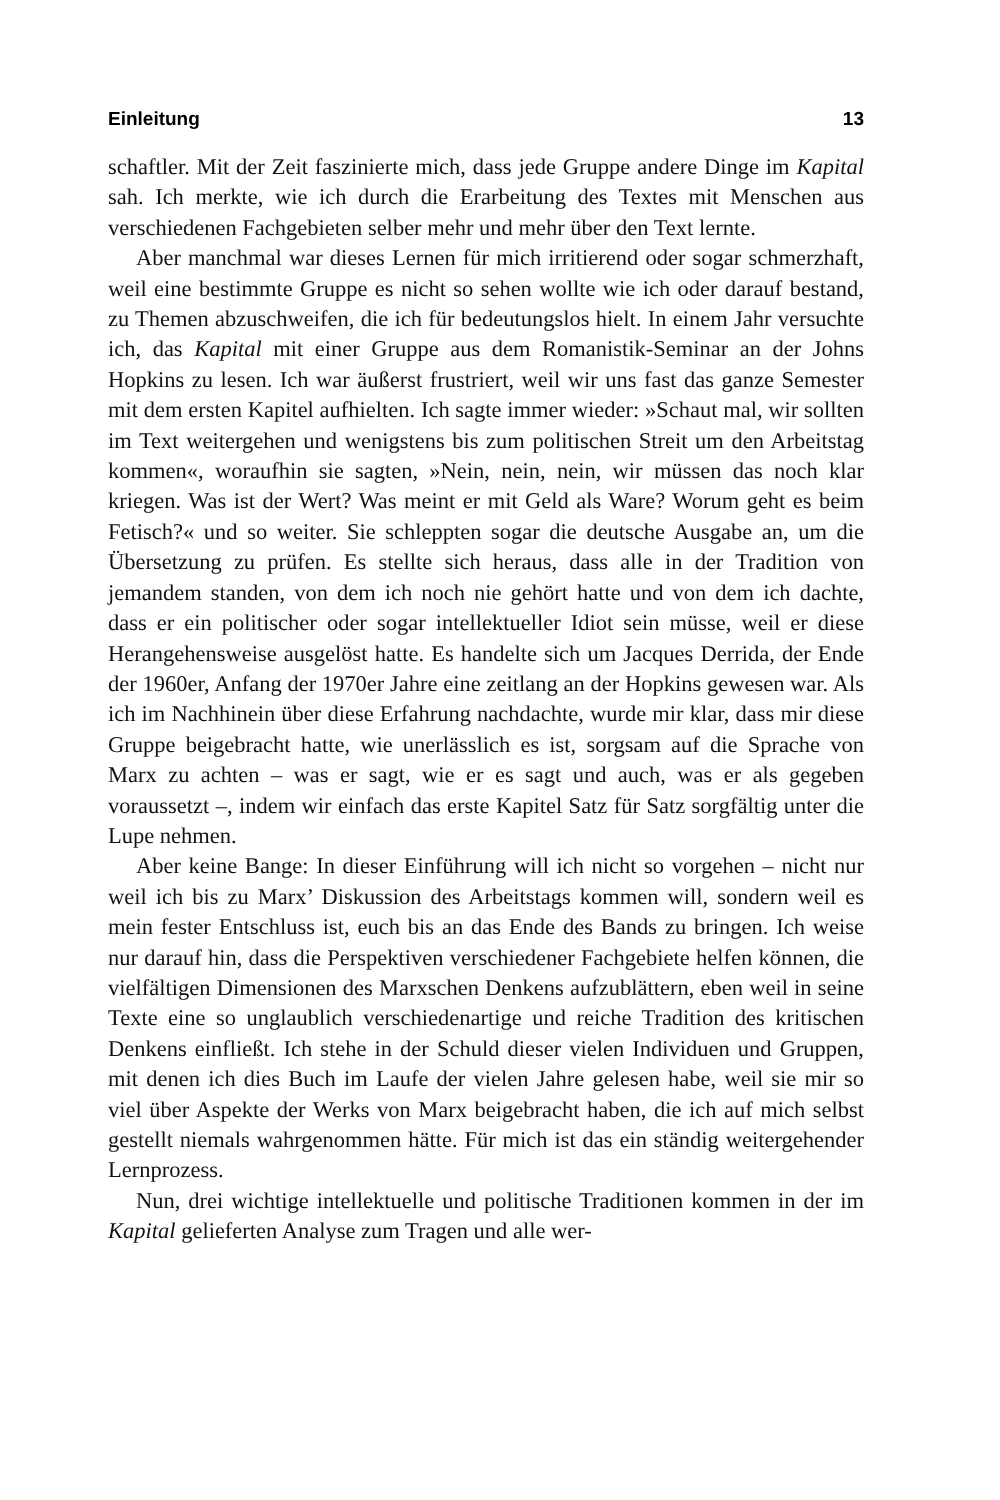Einleitung 13
schaftler. Mit der Zeit faszinierte mich, dass jede Gruppe andere Dinge im Kapital sah. Ich merkte, wie ich durch die Erarbeitung des Textes mit Menschen aus verschiedenen Fachgebieten selber mehr und mehr über den Text lernte.
Aber manchmal war dieses Lernen für mich irritierend oder sogar schmerzhaft, weil eine bestimmte Gruppe es nicht so sehen wollte wie ich oder darauf bestand, zu Themen abzuschweifen, die ich für bedeutungslos hielt. In einem Jahr versuchte ich, das Kapital mit einer Gruppe aus dem Romanistik-Seminar an der Johns Hopkins zu lesen. Ich war äußerst frustriert, weil wir uns fast das ganze Semester mit dem ersten Kapitel aufhielten. Ich sagte immer wieder: »Schaut mal, wir sollten im Text weitergehen und wenigstens bis zum politischen Streit um den Arbeitstag kommen«, woraufhin sie sagten, »Nein, nein, nein, wir müssen das noch klar kriegen. Was ist der Wert? Was meint er mit Geld als Ware? Worum geht es beim Fetisch?« und so weiter. Sie schleppten sogar die deutsche Ausgabe an, um die Übersetzung zu prüfen. Es stellte sich heraus, dass alle in der Tradition von jemandem standen, von dem ich noch nie gehört hatte und von dem ich dachte, dass er ein politischer oder sogar intellektueller Idiot sein müsse, weil er diese Herangehensweise ausgelöst hatte. Es handelte sich um Jacques Derrida, der Ende der 1960er, Anfang der 1970er Jahre eine zeitlang an der Hopkins gewesen war. Als ich im Nachhinein über diese Erfahrung nachdachte, wurde mir klar, dass mir diese Gruppe beigebracht hatte, wie unerlässlich es ist, sorgsam auf die Sprache von Marx zu achten – was er sagt, wie er es sagt und auch, was er als gegeben voraussetzt –, indem wir einfach das erste Kapitel Satz für Satz sorgfältig unter die Lupe nehmen.
Aber keine Bange: In dieser Einführung will ich nicht so vorgehen – nicht nur weil ich bis zu Marx’ Diskussion des Arbeitstags kommen will, sondern weil es mein fester Entschluss ist, euch bis an das Ende des Bands zu bringen. Ich weise nur darauf hin, dass die Perspektiven verschiedener Fachgebiete helfen können, die vielfältigen Dimensionen des Marxschen Denkens aufzublättern, eben weil in seine Texte eine so unglaublich verschiedenartige und reiche Tradition des kritischen Denkens einfließt. Ich stehe in der Schuld dieser vielen Individuen und Gruppen, mit denen ich dies Buch im Laufe der vielen Jahre gelesen habe, weil sie mir so viel über Aspekte der Werks von Marx beigebracht haben, die ich auf mich selbst gestellt niemals wahrgenommen hätte. Für mich ist das ein ständig weitergehender Lernprozess.
Nun, drei wichtige intellektuelle und politische Traditionen kommen in der im Kapital gelieferten Analyse zum Tragen und alle wer-